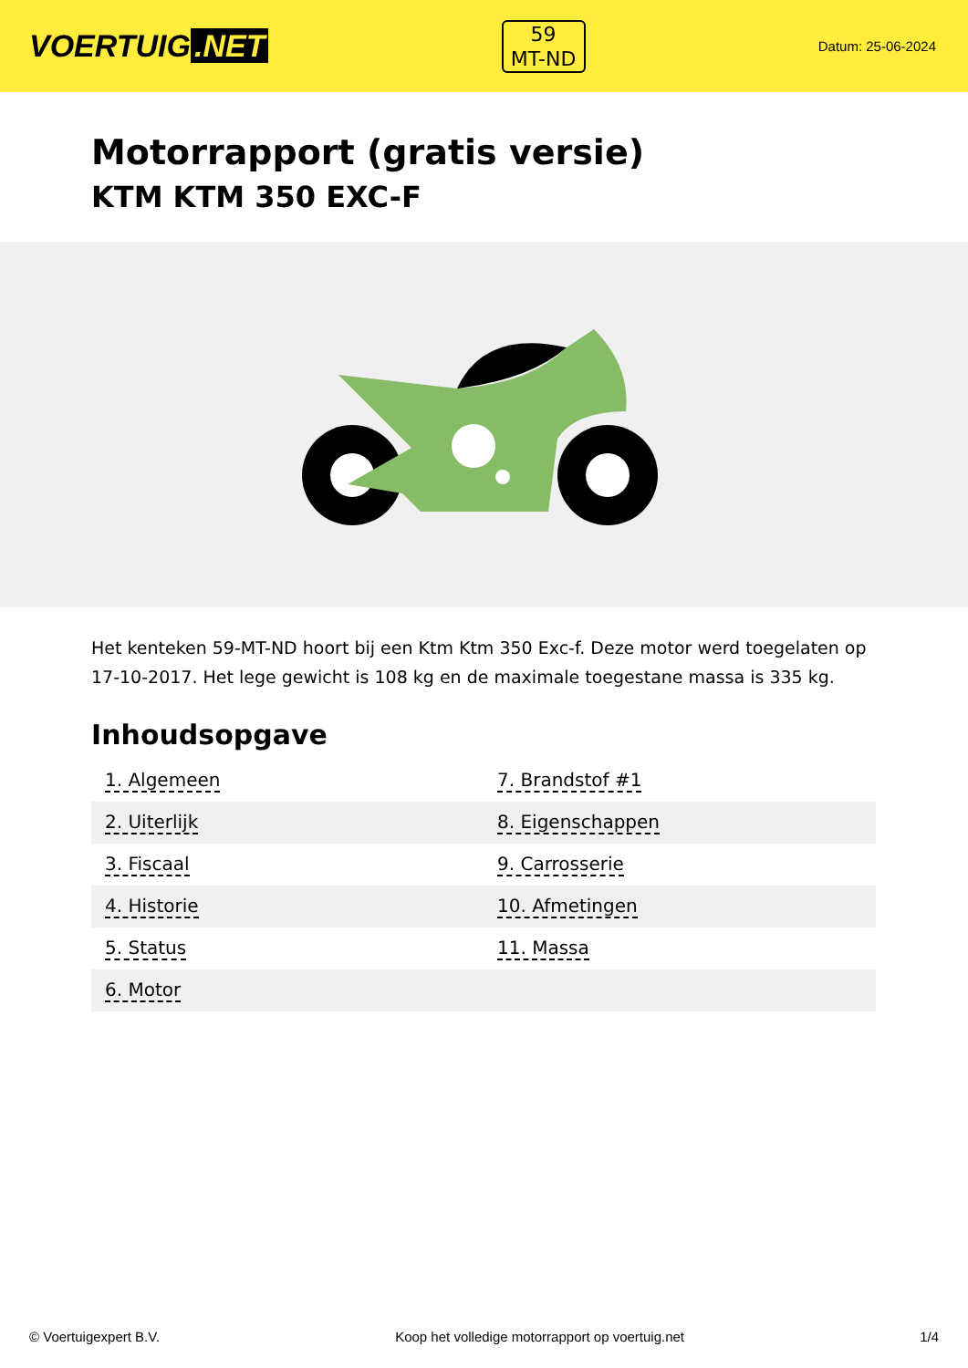VOERTUIG.NET
59
MT-ND
Datum: 25-06-2024
Motorrapport (gratis versie)
KTM KTM 350 EXC-F
Het kenteken 59-MT-ND hoort bij een Ktm Ktm 350 Exc-f. Deze motor werd toegelaten op 17-10-2017. Het lege gewicht is 108 kg en de maximale toegestane massa is 335 kg.
Inhoudsopgave
| 1. Algemeen | 7. Brandstof #1 |
| 2. Uiterlijk | 8. Eigenschappen |
| 3. Fiscaal | 9. Carrosserie |
| 4. Historie | 10. Afmetingen |
| 5. Status | 11. Massa |
| 6. Motor | |
© Voertuigexpert B.V. Koop het volledige motorrapport op voertuig.net 1/4